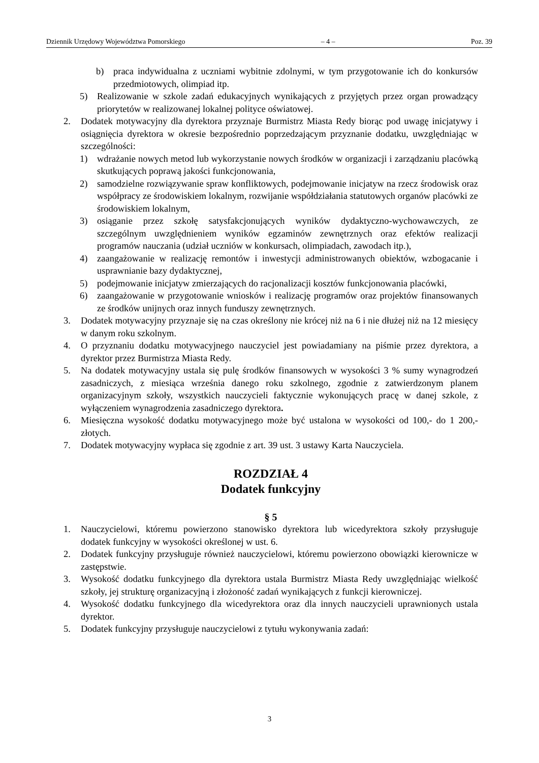Dziennik Urzędowy Województwa Pomorskiego – 4 – Poz. 39
b) praca indywidualna z uczniami wybitnie zdolnymi, w tym przygotowanie ich do konkursów przedmiotowych, olimpiad itp.
5) Realizowanie w szkole zadań edukacyjnych wynikających z przyjętych przez organ prowadzący priorytetów w realizowanej lokalnej polityce oświatowej.
2. Dodatek motywacyjny dla dyrektora przyznaje Burmistrz Miasta Redy biorąc pod uwagę inicjatywy i osiągnięcia dyrektora w okresie bezpośrednio poprzedzającym przyznanie dodatku, uwzględniając w szczególności:
1) wdrażanie nowych metod lub wykorzystanie nowych środków w organizacji i zarządzaniu placówką skutkujących poprawą jakości funkcjonowania,
2) samodzielne rozwiązywanie spraw konfliktowych, podejmowanie inicjatyw na rzecz środowisk oraz współpracy ze środowiskiem lokalnym, rozwijanie współdziałania statutowych organów placówki ze środowiskiem lokalnym,
3) osiąganie przez szkołę satysfakcjonujących wyników dydaktyczno-wychowawczych, ze szczególnym uwzględnieniem wyników egzaminów zewnętrznych oraz efektów realizacji programów nauczania (udział uczniów w konkursach, olimpiadach, zawodach itp.),
4) zaangażowanie w realizację remontów i inwestycji administrowanych obiektów, wzbogacanie i usprawnianie bazy dydaktycznej,
5) podejmowanie inicjatyw zmierzających do racjonalizacji kosztów funkcjonowania placówki,
6) zaangażowanie w przygotowanie wniosków i realizację programów oraz projektów finansowanych ze środków unijnych oraz innych funduszy zewnętrznych.
3. Dodatek motywacyjny przyznaje się na czas określony nie krócej niż na 6 i nie dłużej niż na 12 miesięcy w danym roku szkolnym.
4. O przyznaniu dodatku motywacyjnego nauczyciel jest powiadamiany na piśmie przez dyrektora, a dyrektor przez Burmistrza Miasta Redy.
5. Na dodatek motywacyjny ustala się pulę środków finansowych w wysokości 3 % sumy wynagrodzeń zasadniczych, z miesiąca września danego roku szkolnego, zgodnie z zatwierdzonym planem organizacyjnym szkoły, wszystkich nauczycieli faktycznie wykonujących pracę w danej szkole, z wyłączeniem wynagrodzenia zasadniczego dyrektora.
6. Miesięczna wysokość dodatku motywacyjnego może być ustalona w wysokości od 100,- do 1 200,- złotych.
7. Dodatek motywacyjny wypłaca się zgodnie z art. 39 ust. 3 ustawy Karta Nauczyciela.
ROZDZIAŁ 4
Dodatek funkcyjny
§ 5
1. Nauczycielowi, któremu powierzono stanowisko dyrektora lub wicedyrektora szkoły przysługuje dodatek funkcyjny w wysokości określonej w ust. 6.
2. Dodatek funkcyjny przysługuje również nauczycielowi, któremu powierzono obowiązki kierownicze w zastępstwie.
3. Wysokość dodatku funkcyjnego dla dyrektora ustala Burmistrz Miasta Redy uwzględniając wielkość szkoły, jej strukturę organizacyjną i złożoność zadań wynikających z funkcji kierowniczej.
4. Wysokość dodatku funkcyjnego dla wicedyrektora oraz dla innych nauczycieli uprawnionych ustala dyrektor.
5. Dodatek funkcyjny przysługuje nauczycielowi z tytułu wykonywania zadań:
3